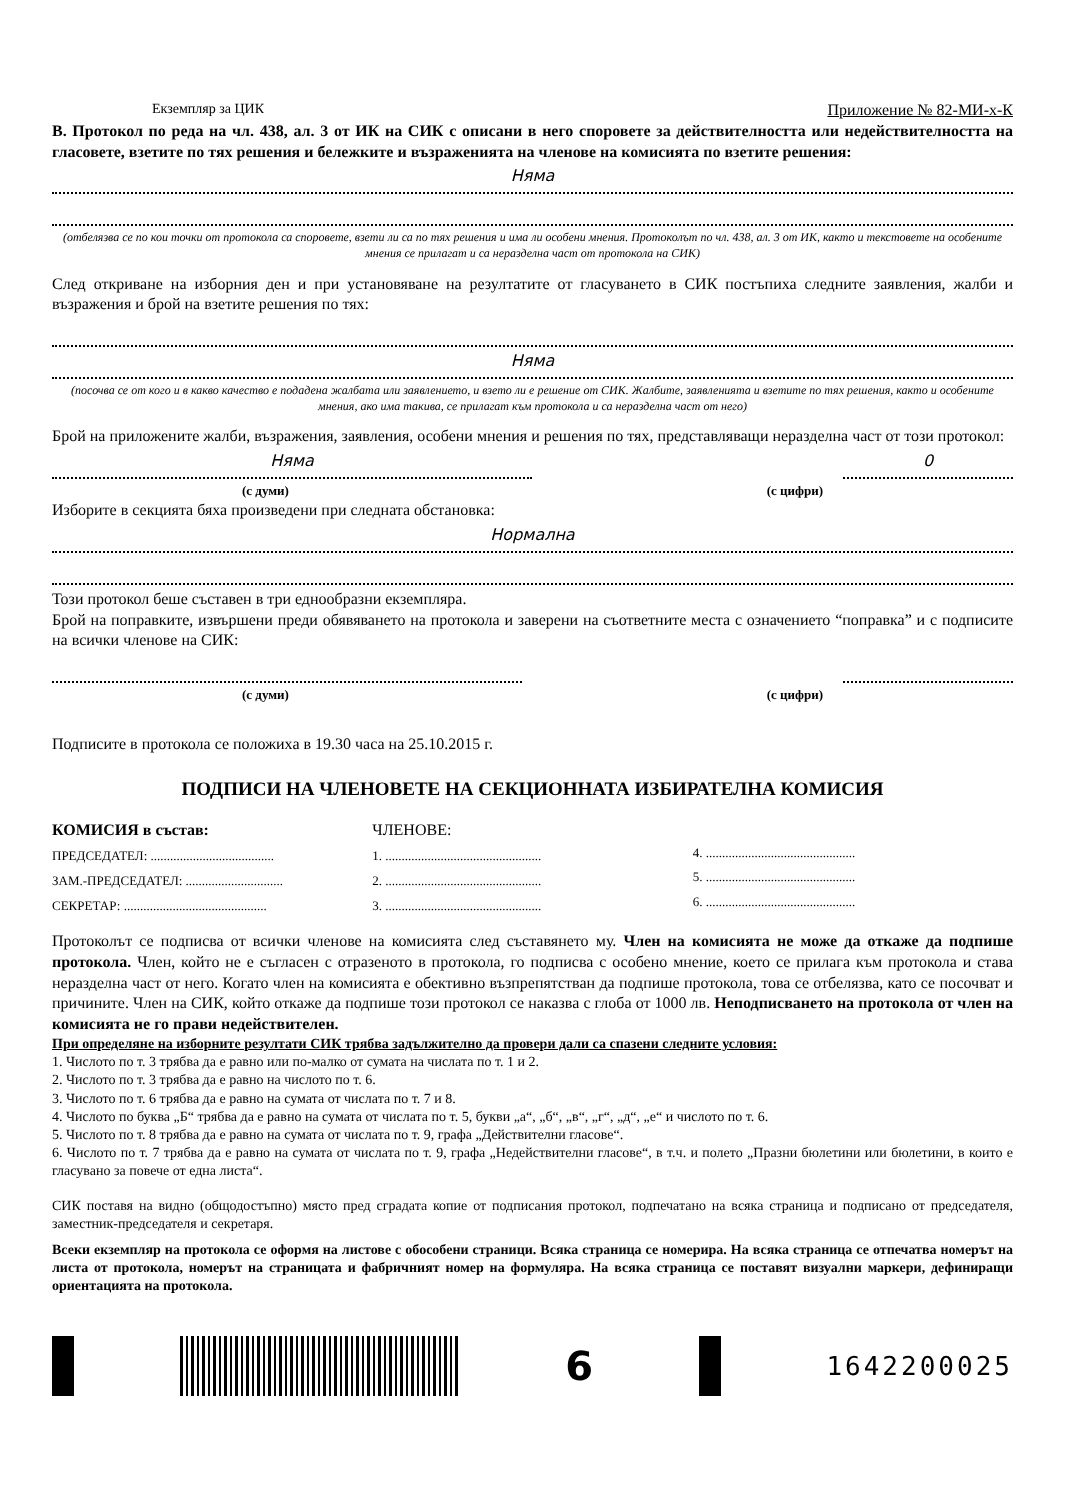Екземпляр за ЦИК Приложение № 82-МИ-х-К
В. Протокол по реда на чл. 438, ал. 3 от ИК на СИК с описани в него споровете за действителността или недействителността на гласовете, взетите по тях решения и бележките и възраженията на членове на комисията по взетите решения:
Няма
(отбелязва се по кои точки от протокола са споровете, взети ли са по тях решения и има ли особени мнения. Протоколът по чл. 438, ал. 3 от ИК, както и текстовете на особените мнения се прилагат и са неразделна част от протокола на СИК)
След откриване на изборния ден и при установяване на резултатите от гласуването в СИК постъпиха следните заявления, жалби и възражения и брой на взетите решения по тях:
Няма
(посочва се от кого и в какво качество е подадена жалбата или заявлението, и взето ли е решение от СИК. Жалбите, заявленията и взетите по тях решения, както и особените мнения, ако има такива, се прилагат към протокола и са неразделна част от него)
Брой на приложените жалби, възражения, заявления, особени мнения и решения по тях, представляващи неразделна част от този протокол:
Няма
0
(с думи) (с цифри)
Изборите в секцията бяха произведени при следната обстановка:
Нормална
Този протокол беше съставен в три еднообразни екземпляра.
Брой на поправките, извършени преди обявяването на протокола и заверени на съответните места с означението “поправка” и с подписите на всички членове на СИК:
(с думи) (с цифри)
Подписите в протокола се положиха в 19.30 часа на 25.10.2015 г.
ПОДПИСИ НА ЧЛЕНОВЕТЕ НА СЕКЦИОННАТА ИЗБИРАТЕЛНА КОМИСИЯ
КОМИСИЯ в състав:
ПРЕДСЕДАТЕЛ: ......................................
ЗАМ.-ПРЕДСЕДАТЕЛ: ..............................
СЕКРЕТАР: ............................................
ЧЛЕНОВЕ:
1. ................................................
2. ................................................
3. ................................................
4. ..............................................
5. ..............................................
6. ..............................................
Протоколът се подписва от всички членове на комисията след съставянето му. Член на комисията не може да откаже да подпише протокола. Член, който не е съгласен с отразеното в протокола, го подписва с особено мнение, което се прилага към протокола и става неразделна част от него. Когато член на комисията е обективно възпрепятстван да подпише протокола, това се отбелязва, като се посочват и причините. Член на СИК, който откаже да подпише този протокол се наказва с глоба от 1000 лв. Неподписването на протокола от член на комисията не го прави недействителен.
При определяне на изборните резултати СИК трябва задължително да провери дали са спазени следните условия:
1. Числото по т. 3 трябва да е равно или по-малко от сумата на числата по т. 1 и 2.
2. Числото по т. 3 трябва да е равно на числото по т. 6.
3. Числото по т. 6 трябва да е равно на сумата от числата по т. 7 и 8.
4. Числото по буква „Б“ трябва да е равно на сумата от числата по т. 5, букви „а“, „б“, „в“, „г“, „д“, „е“ и числото по т. 6.
5. Числото по т. 8 трябва да е равно на сумата от числата по т. 9, графа „Действителни гласове“.
6. Числото по т. 7 трябва да е равно на сумата от числата по т. 9, графа „Недействителни гласове“, в т.ч. и полето „Празни бюлетини или бюлетини, в които е гласувано за повече от една листа“.
СИК поставя на видно (общодостъпно) място пред сградата копие от подписания протокол, подпечатано на всяка страница и подписано от председателя, заместник-председателя и секретаря.
Всеки екземпляр на протокола се оформя на листове с обособени страници. Всяка страница се номерира. На всяка страница се отпечатва номерът на листа от протокола, номерът на страницата и фабричният номер на формуляра. На всяка страница се поставят визуални маркери, дефиниращи ориентацията на протокола.
6
1642200025